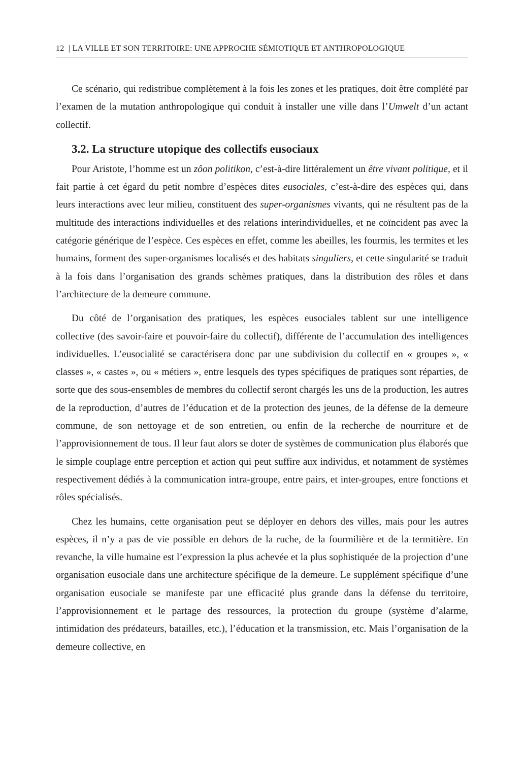12 | LA VILLE ET SON TERRITOIRE: UNE APPROCHE SÉMIOTIQUE ET ANTHROPOLOGIQUE
Ce scénario, qui redistribue complètement à la fois les zones et les pratiques, doit être complété par l’examen de la mutation anthropologique qui conduit à installer une ville dans l’Umwelt d’un actant collectif.
3.2. La structure utopique des collectifs eusociaux
Pour Aristote, l’homme est un zôon politikon, c’est-à-dire littéralement un être vivant politique, et il fait partie à cet égard du petit nombre d’espèces dites eusociales, c’est-à-dire des espèces qui, dans leurs interactions avec leur milieu, constituent des super-organismes vivants, qui ne résultent pas de la multitude des interactions individuelles et des relations interindividuelles, et ne coïncident pas avec la catégorie générique de l’espèce. Ces espèces en effet, comme les abeilles, les fourmis, les termites et les humains, forment des super-organismes localisés et des habitats singuliers, et cette singularité se traduit à la fois dans l’organisation des grands schèmes pratiques, dans la distribution des rôles et dans l’architecture de la demeure commune.
Du côté de l’organisation des pratiques, les espèces eusociales tablent sur une intelligence collective (des savoir-faire et pouvoir-faire du collectif), différente de l’accumulation des intelligences individuelles. L’eusocialité se caractérisera donc par une subdivision du collectif en « groupes », « classes », « castes », ou « métiers », entre lesquels des types spécifiques de pratiques sont réparties, de sorte que des sous-ensembles de membres du collectif seront chargés les uns de la production, les autres de la reproduction, d’autres de l’éducation et de la protection des jeunes, de la défense de la demeure commune, de son nettoyage et de son entretien, ou enfin de la recherche de nourriture et de l’approvisionnement de tous. Il leur faut alors se doter de systèmes de communication plus élaborés que le simple couplage entre perception et action qui peut suffire aux individus, et notamment de systèmes respectivement dédiés à la communication intra-groupe, entre pairs, et inter-groupes, entre fonctions et rôles spécialisés.
Chez les humains, cette organisation peut se déployer en dehors des villes, mais pour les autres espèces, il n’y a pas de vie possible en dehors de la ruche, de la fourmilière et de la termitière. En revanche, la ville humaine est l’expression la plus achevée et la plus sophistiquée de la projection d’une organisation eusociale dans une architecture spécifique de la demeure. Le supplément spécifique d’une organisation eusociale se manifeste par une efficacité plus grande dans la défense du territoire, l’approvisionnement et le partage des ressources, la protection du groupe (système d’alarme, intimidation des prédateurs, batailles, etc.), l’éducation et la transmission, etc. Mais l’organisation de la demeure collective, en